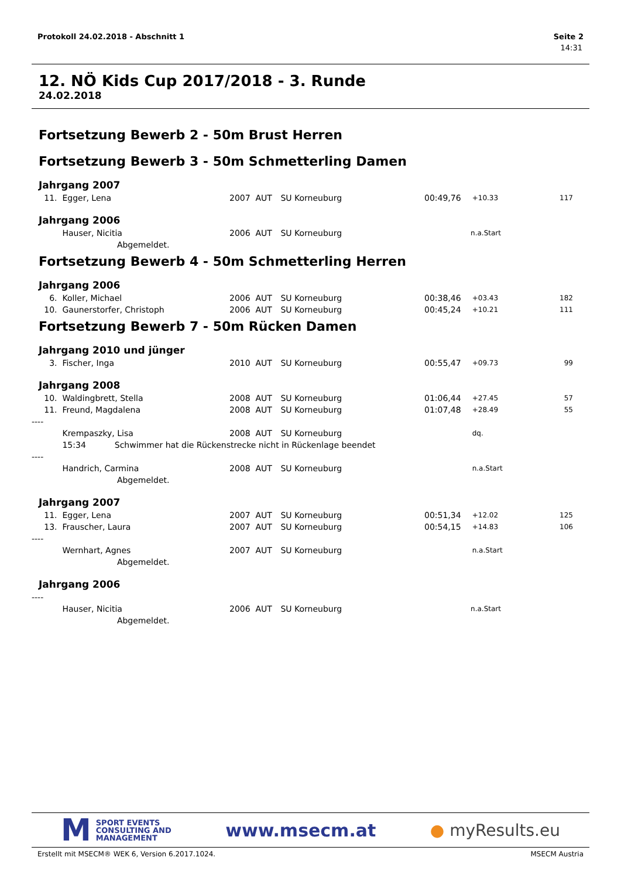Protokoll 24.02.2018 - Abschnitt 1 Seite 2
14:31
12. NÖ Kids Cup 2017/2018 - 3. Runde
24.02.2018
Fortsetzung Bewerb 2 - 50m Brust Herren
Fortsetzung Bewerb 3 - 50m Schmetterling Damen
Jahrgang 2007
| 11. | Egger, Lena | 2007 | AUT | SU Korneuburg | 00:49,76 | +10.33 | 117 | |
Jahrgang 2006
| | Hauser, Nicitia | 2006 | AUT | SU Korneuburg | | n.a.Start | | |
| | Abgemeldet. | | | | | | | |
Fortsetzung Bewerb 4 - 50m Schmetterling Herren
Jahrgang 2006
| 6. | Koller, Michael | 2006 | AUT | SU Korneuburg | 00:38,46 | +03.43 | 182 | |
| 10. | Gaunerstorfer, Christoph | 2006 | AUT | SU Korneuburg | 00:45,24 | +10.21 | 111 | |
Fortsetzung Bewerb 7 - 50m Rücken Damen
Jahrgang 2010 und jünger
| 3. | Fischer, Inga | 2010 | AUT | SU Korneuburg | 00:55,47 | +09.73 | 99 | |
Jahrgang 2008
| 10. | Waldingbrett, Stella | 2008 | AUT | SU Korneuburg | 01:06,44 | +27.45 | 57 | |
| 11. | Freund, Magdalena | 2008 | AUT | SU Korneuburg | 01:07,48 | +28.49 | 55 | |
| ---- | | | | | | | | |
| | Krempaszky, Lisa | 2008 | AUT | SU Korneuburg | | dq. | | |
| | 15:34 Schwimmer hat die Rückenstrecke nicht in Rückenlage beendet | | | | | | | |
| ---- | | | | | | | | |
| | Handrich, Carmina | 2008 | AUT | SU Korneuburg | | n.a.Start | | |
| | Abgemeldet. | | | | | | | |
Jahrgang 2007
| 11. | Egger, Lena | 2007 | AUT | SU Korneuburg | 00:51,34 | +12.02 | 125 | |
| 13. | Frauscher, Laura | 2007 | AUT | SU Korneuburg | 00:54,15 | +14.83 | 106 | |
| ---- | | | | | | | | |
| | Wernhart, Agnes | 2007 | AUT | SU Korneuburg | | n.a.Start | | |
| | Abgemeldet. | | | | | | | |
Jahrgang 2006
| ---- | | | | | | | | |
| | Hauser, Nicitia | 2006 | AUT | SU Korneuburg | | n.a.Start | | |
| | Abgemeldet. | | | | | | | |
M
SPORT EVENTS
CONSULTING AND
MANAGEMENT
www.msecm.at ● myResults.eu
Erstellt mit MSECM® WEK 6, Version 6.2017.1024. MSECM Austria